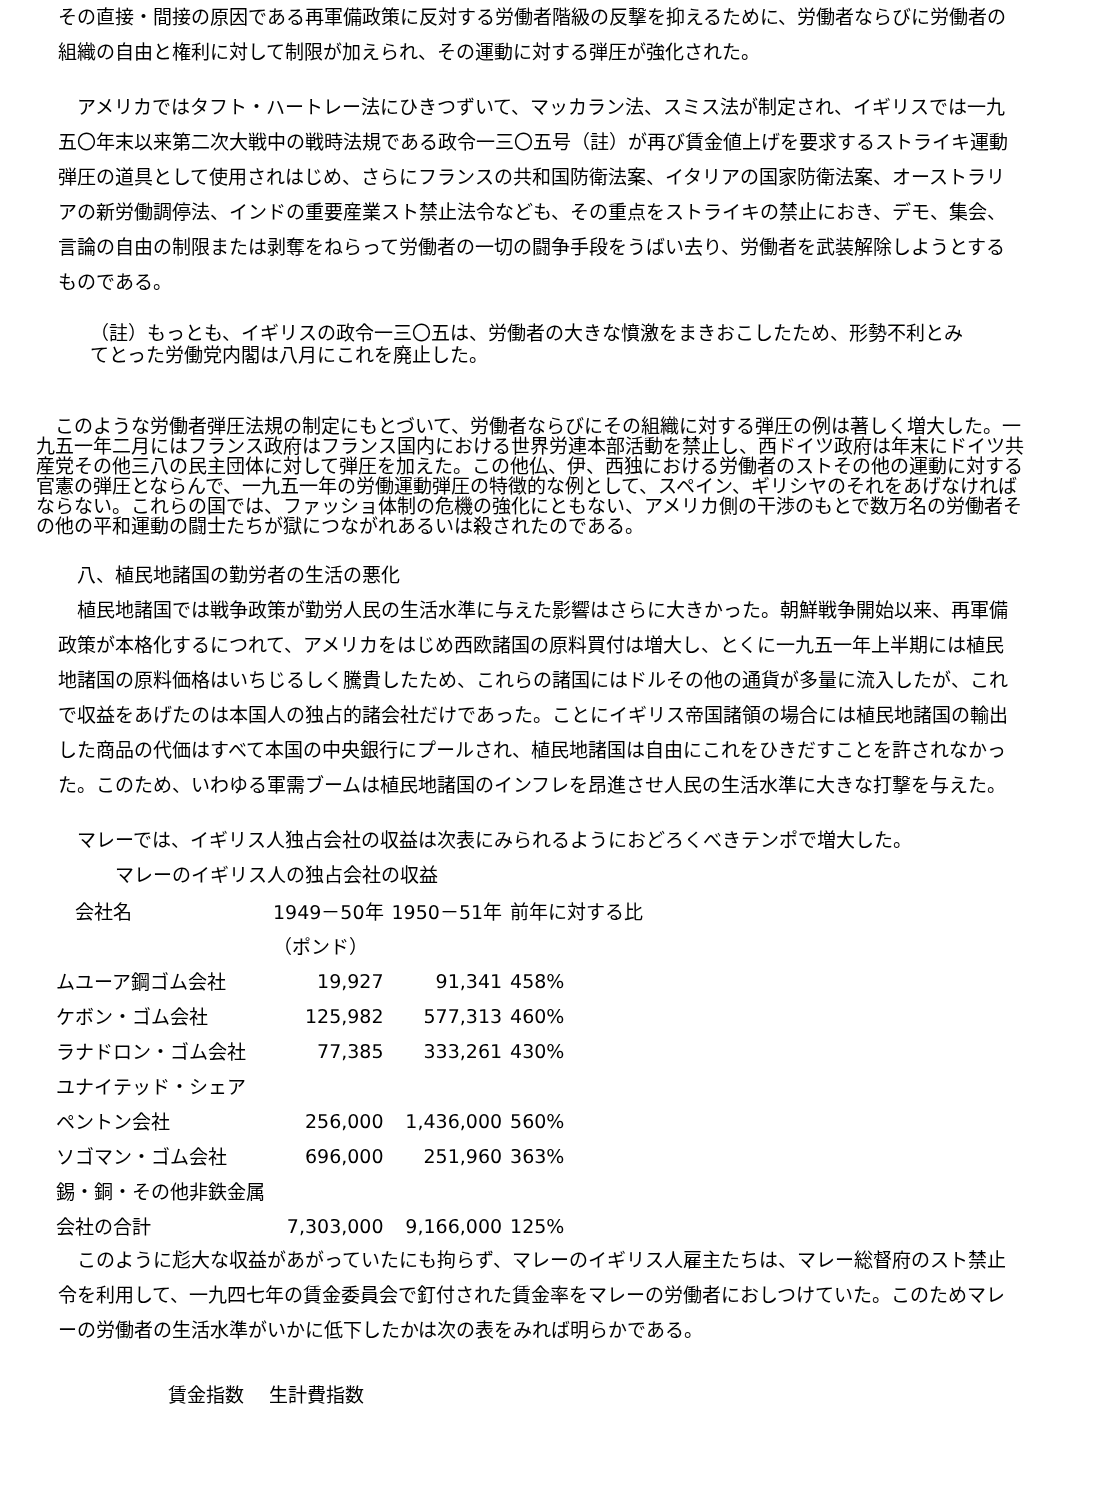その直接・間接の原因である再軍備政策に反対する労働者階級の反撃を抑えるために、労働者ならびに労働者の組織の自由と権利に対して制限が加えられ、その運動に対する弾圧が強化された。
　アメリカではタフト・ハートレー法にひきつずいて、マッカラン法、スミス法が制定され、イギリスでは一九五〇年末以来第二次大戦中の戦時法規である政令一三〇五号（註）が再び賃金値上げを要求するストライキ運動弾圧の道具として使用されはじめ、さらにフランスの共和国防衛法案、イタリアの国家防衛法案、オーストラリアの新労働調停法、インドの重要産業スト禁止法令なども、その重点をストライキの禁止におき、デモ、集会、言論の自由の制限または剥奪をねらって労働者の一切の闘争手段をうばい去り、労働者を武装解除しようとするものである。
（註）もっとも、イギリスの政令一三〇五は、労働者の大きな憤激をまきおこしたため、形勢不利とみてとった労働党内閣は八月にこれを廃止した。
　このような労働者弾圧法規の制定にもとづいて、労働者ならびにその組織に対する弾圧の例は著しく増大した。一九五一年二月にはフランス政府はフランス国内における世界労連本部活動を禁止し、西ドイツ政府は年末にドイツ共産党その他三八の民主団体に対して弾圧を加えた。この他仏、伊、西独における労働者のストその他の運動に対する官憲の弾圧とならんで、一九五一年の労働運動弾圧の特徴的な例として、スペイン、ギリシヤのそれをあげなければならない。これらの国では、ファッショ体制の危機の強化にともない、アメリカ側の干渉のもとで数万名の労働者その他の平和運動の闘士たちが獄につながれあるいは殺されたのである。
　八、植民地諸国の勤労者の生活の悪化
　植民地諸国では戦争政策が勤労人民の生活水準に与えた影響はさらに大きかった。朝鮮戦争開始以来、再軍備政策が本格化するにつれて、アメリカをはじめ西欧諸国の原料買付は増大し、とくに一九五一年上半期には植民地諸国の原料価格はいちじるしく騰貴したため、これらの諸国にはドルその他の通貨が多量に流入したが、これで収益をあげたのは本国人の独占的諸会社だけであった。ことにイギリス帝国諸領の場合には植民地諸国の輸出した商品の代価はすべて本国の中央銀行にプールされ、植民地諸国は自由にこれをひきだすことを許されなかった。このため、いわゆる軍需ブームは植民地諸国のインフレを昂進させ人民の生活水準に大きな打撃を与えた。
　マレーでは、イギリス人独占会社の収益は次表にみられるようにおどろくべきテンポで増大した。
　　　マレーのイギリス人の独占会社の収益
| 会社名 | 1949－50年 | 1950－51年 | 前年に対する比 |
| --- | --- | --- | --- |
| | （ポンド） | | |
| ムユーア鋼ゴム会社 | 19,927 | 91,341 | 458% |
| ケボン・ゴム会社 | 125,982 | 577,313 | 460% |
| ラナドロン・ゴム会社 | 77,385 | 333,261 | 430% |
| ユナイテッド・シェア | | | |
| ペントン会社 | 256,000 | 1,436,000 | 560% |
| ソゴマン・ゴム会社 | 696,000 | 251,960 | 363% |
| 錫・銅・その他非鉄金属 | | | |
| 会社の合計 | 7,303,000 | 9,166,000 | 125% |
　このように尨大な収益があがっていたにも拘らず、マレーのイギリス人雇主たちは、マレー総督府のスト禁止令を利用して、一九四七年の賃金委員会で釘付された賃金率をマレーの労働者におしつけていた。このためマレーの労働者の生活水準がいかに低下したかは次の表をみれば明らかである。
賃金指数　 生計費指数